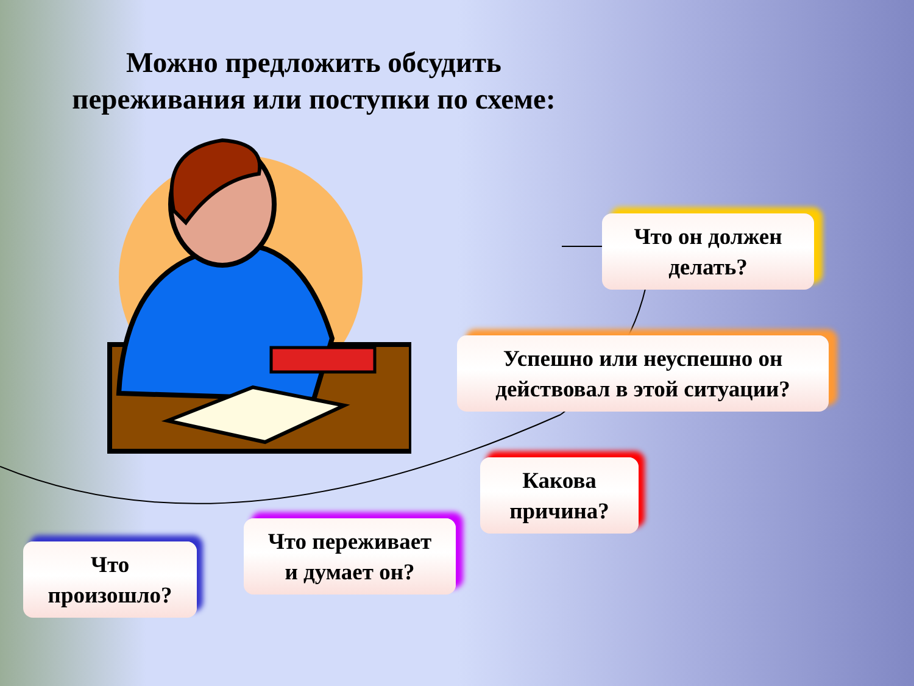Можно предложить обсудить
переживания или поступки по схеме:
Что он должен
делать?
Успешно или неуспешно он
действовал в этой ситуации?
Какова
причина?
Что переживает
и думает он?
Что
произошло?